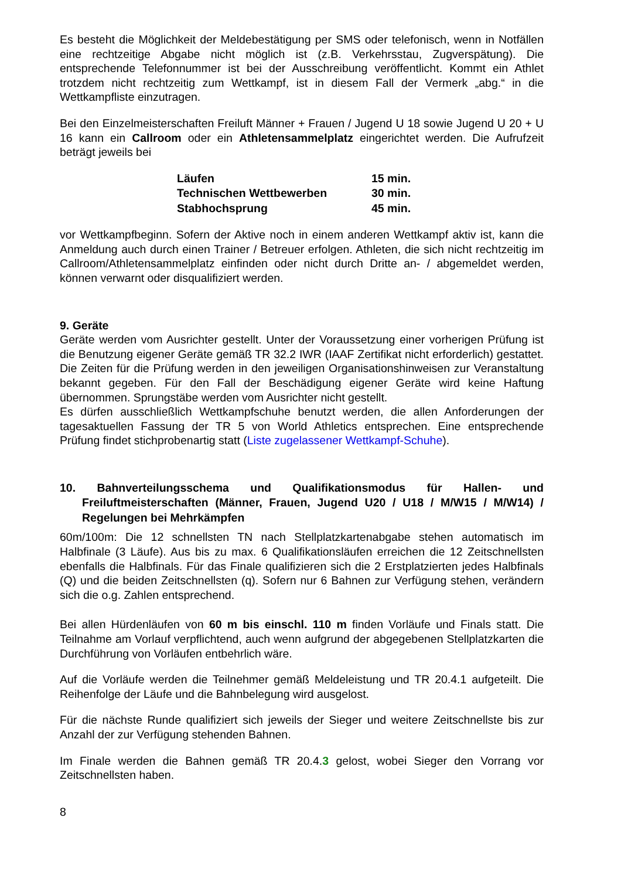Es besteht die Möglichkeit der Meldebestätigung per SMS oder telefonisch, wenn in Notfällen eine rechtzeitige Abgabe nicht möglich ist (z.B. Verkehrsstau, Zugverspätung). Die entsprechende Telefonnummer ist bei der Ausschreibung veröffentlicht. Kommt ein Athlet trotzdem nicht rechtzeitig zum Wettkampf, ist in diesem Fall der Vermerk „abg.“ in die Wettkampfliste einzutragen.
Bei den Einzelmeisterschaften Freiluft Männer + Frauen / Jugend U 18 sowie Jugend U 20 + U 16 kann ein Callroom oder ein Athletensammelplatz eingerichtet werden. Die Aufrufzeit beträgt jeweils bei
| Läufen | 15 min. |
| Technischen Wettbewerben | 30 min. |
| Stabhochsprung | 45 min. |
vor Wettkampfbeginn. Sofern der Aktive noch in einem anderen Wettkampf aktiv ist, kann die Anmeldung auch durch einen Trainer / Betreuer erfolgen. Athleten, die sich nicht rechtzeitig im Callroom/Athletensammelplatz einfinden oder nicht durch Dritte an- / abgemeldet werden, können verwarnt oder disqualifiziert werden.
9. Geräte
Geräte werden vom Ausrichter gestellt. Unter der Voraussetzung einer vorherigen Prüfung ist die Benutzung eigener Geräte gemäß TR 32.2 IWR (IAAF Zertifikat nicht erforderlich) gestattet. Die Zeiten für die Prüfung werden in den jeweiligen Organisationshinweisen zur Veranstaltung bekannt gegeben. Für den Fall der Beschädigung eigener Geräte wird keine Haftung übernommen. Sprungstäbe werden vom Ausrichter nicht gestellt.
Es dürfen ausschließlich Wettkampfschuhe benutzt werden, die allen Anforderungen der tagesaktuellen Fassung der TR 5 von World Athletics entsprechen. Eine entsprechende Prüfung findet stichprobenartig statt (Liste zugelassener Wettkampf-Schuhe).
10. Bahnverteilungsschema und Qualifikationsmodus für Hallen- und Freiluftmeisterschaften (Männer, Frauen, Jugend U20 / U18 / M/W15 / M/W14) / Regelungen bei Mehrkämpfen
60m/100m: Die 12 schnellsten TN nach Stellplatzkartenabgabe stehen automatisch im Halbfinale (3 Läufe). Aus bis zu max. 6 Qualifikationsläufen erreichen die 12 Zeitschnellsten ebenfalls die Halbfinals. Für das Finale qualifizieren sich die 2 Erstplatzierten jedes Halbfinals (Q) und die beiden Zeitschnellsten (q). Sofern nur 6 Bahnen zur Verfügung stehen, verändern sich die o.g. Zahlen entsprechend.
Bei allen Hürdenläufen von 60 m bis einschl. 110 m finden Vorläufe und Finals statt. Die Teilnahme am Vorlauf verpflichtend, auch wenn aufgrund der abgegebenen Stellplatzkarten die Durchführung von Vorläufen entbehrlich wäre.
Auf die Vorläufe werden die Teilnehmer gemäß Meldeleistung und TR 20.4.1 aufgeteilt. Die Reihenfolge der Läufe und die Bahnbelegung wird ausgelost.
Für die nächste Runde qualifiziert sich jeweils der Sieger und weitere Zeitschnellste bis zur Anzahl der zur Verfügung stehenden Bahnen.
Im Finale werden die Bahnen gemäß TR 20.4.3 gelost, wobei Sieger den Vorrang vor Zeitschnellsten haben.
8